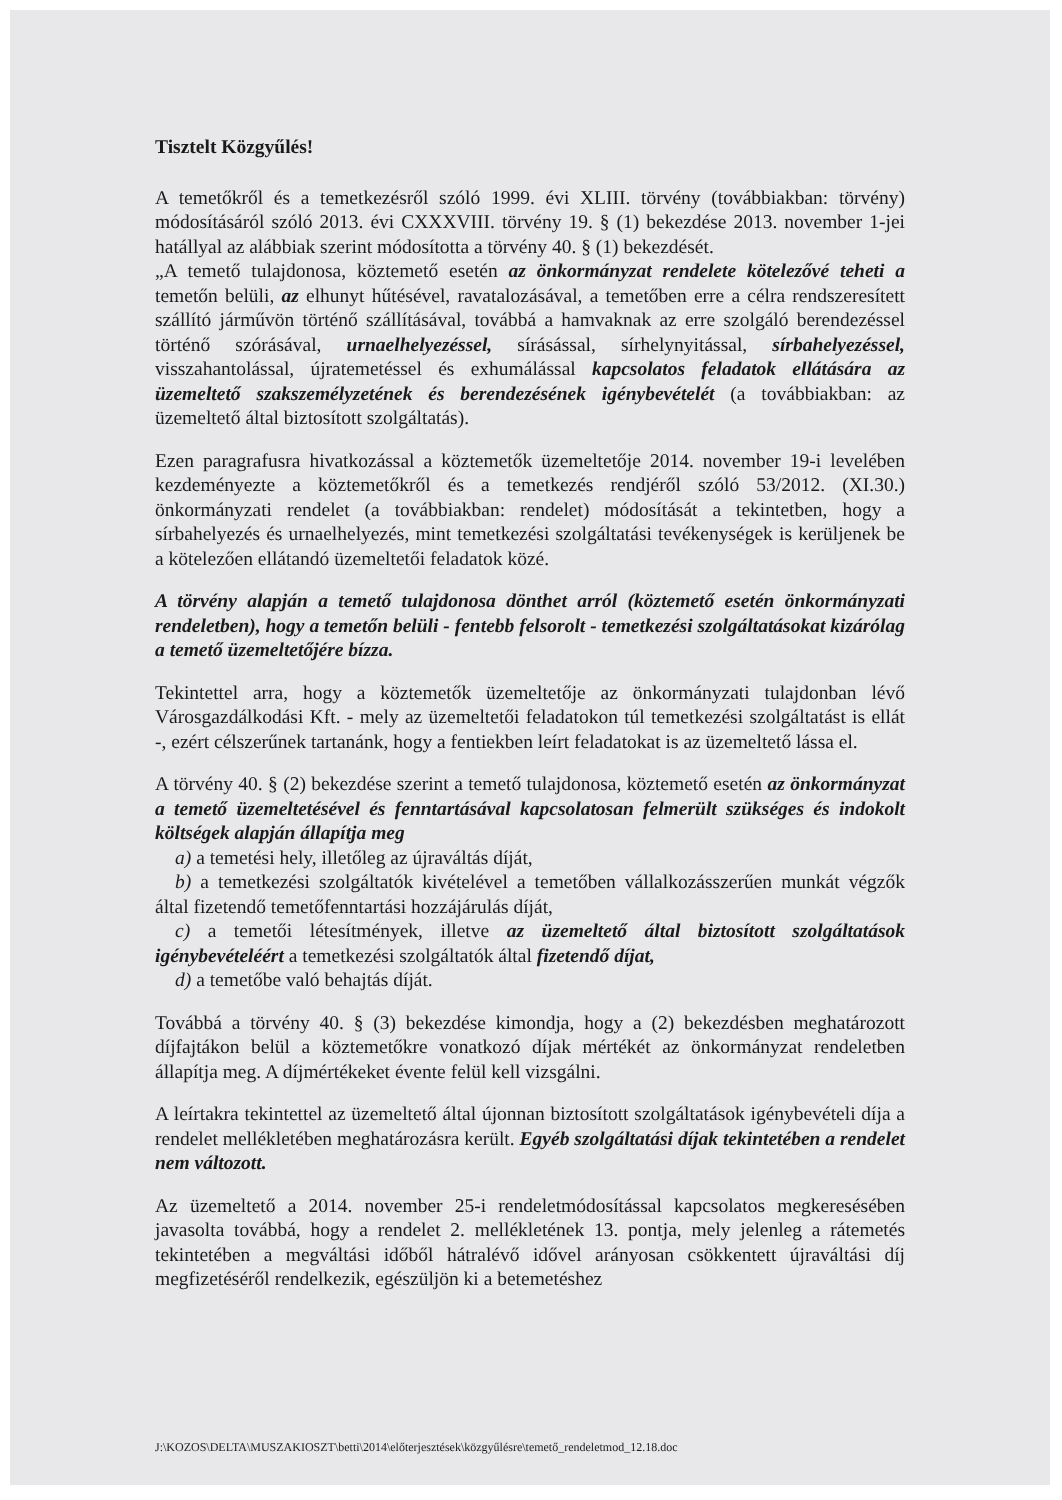Tisztelt Közgyűlés!
A temetőkről és a temetkezésről szóló 1999. évi XLIII. törvény (továbbiakban: törvény) módosításáról szóló 2013. évi CXXXVIII. törvény 19. § (1) bekezdése 2013. november 1-jei hatállyal az alábbiak szerint módosította a törvény 40. § (1) bekezdését.
„A temető tulajdonosa, köztemető esetén az önkormányzat rendelete kötelezővé teheti a temetőn belüli, az elhunyt hűtésével, ravatalozásával, a temetőben erre a célra rendszeresített szállító járművön történő szállításával, továbbá a hamvaknak az erre szolgáló berendezéssel történő szórásával, urnaelhelyezéssel, sírásással, sírhelynyitással, sírbahelyezéssel, visszahantolással, újratemetéssel és exhumálással kapcsolatos feladatok ellátására az üzemeltető szakszemélyzetének és berendezésének igénybevételét (a továbbiakban: az üzemeltető által biztosított szolgáltatás).
Ezen paragrafusra hivatkozással a köztemetők üzemeltetője 2014. november 19-i levelében kezdeményezte a köztemetőkről és a temetkezés rendjéről szóló 53/2012. (XI.30.) önkormányzati rendelet (a továbbiakban: rendelet) módosítását a tekintetben, hogy a sírbahelyezés és urnaelhelyezés, mint temetkezési szolgáltatási tevékenységek is kerüljenek be a kötelezően ellátandó üzemeltetői feladatok közé.
A törvény alapján a temető tulajdonosa dönthet arról (köztemető esetén önkormányzati rendeletben), hogy a temetőn belüli - fentebb felsorolt - temetkezési szolgáltatásokat kizárólag a temető üzemeltetőjére bízza.
Tekintettel arra, hogy a köztemetők üzemeltetője az önkormányzati tulajdonban lévő Városgazdálkodási Kft. - mely az üzemeltetői feladatokon túl temetkezési szolgáltatást is ellát -, ezért célszerűnek tartanánk, hogy a fentiekben leírt feladatokat is az üzemeltető lássa el.
A törvény 40. § (2) bekezdése szerint a temető tulajdonosa, köztemető esetén az önkormányzat a temető üzemeltetésével és fenntartásával kapcsolatosan felmerült szükséges és indokolt költségek alapján állapítja meg
a) a temetési hely, illetőleg az újraváltás díját,
b) a temetkezési szolgáltatók kivételével a temetőben vállalkozásszerűen munkát végzők által fizetendő temetőfenntartási hozzájárulás díját,
c) a temetői létesítmények, illetve az üzemeltető által biztosított szolgáltatások igénybevételéért a temetkezési szolgáltatók által fizetendő díjat,
d) a temetőbe való behajtás díját.
Továbbá a törvény 40. § (3) bekezdése kimondja, hogy a (2) bekezdésben meghatározott díjfajtákon belül a köztemetőkre vonatkozó díjak mértékét az önkormányzat rendeletben állapítja meg. A díjmértékeket évente felül kell vizsgálni.
A leírtakra tekintettel az üzemeltető által újonnan biztosított szolgáltatások igénybevételi díja a rendelet mellékletében meghatározásra került. Egyéb szolgáltatási díjak tekintetében a rendelet nem változott.
Az üzemeltető a 2014. november 25-i rendeletmódosítással kapcsolatos megkeresésében javasolta továbbá, hogy a rendelet 2. mellékletének 13. pontja, mely jelenleg a rátemetés tekintetében a megváltási időből hátralévő idővel arányosan csökkentett újraváltási díj megfizetéséről rendelkezik, egészüljön ki a betemetéshez
J:\KOZOS\DELTA\MUSZAKIOSZT\betti\2014\előterjesztések\közgyűlésre\temető_rendeletmod_12.18.doc